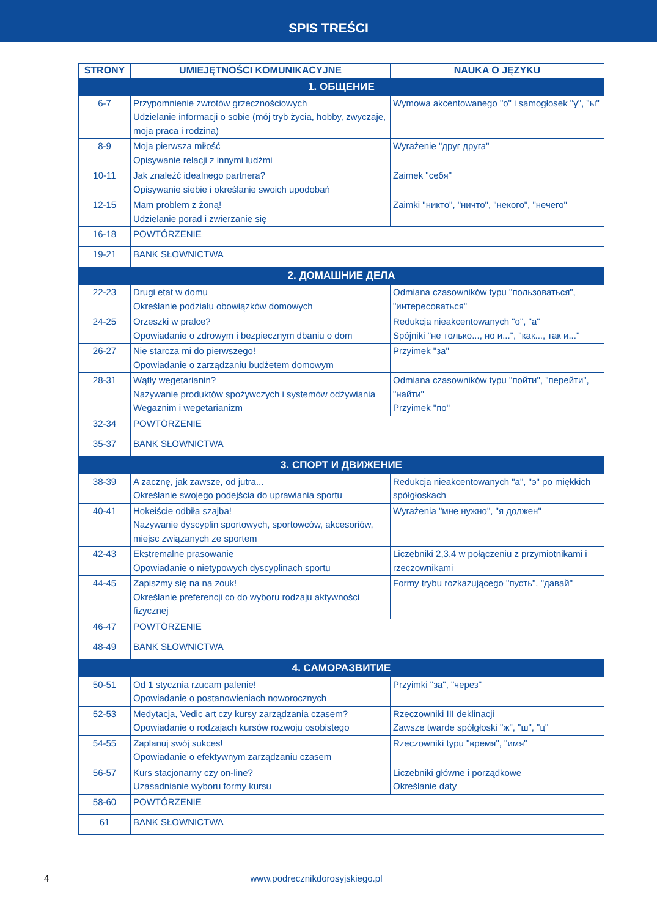SPIS TREŚCI
| STRONY | UMIEJĘTNOŚCI KOMUNIKACYJNE | NAUKA O JĘZYKU |
| --- | --- | --- |
| 1. ОБЩЕНИЕ | | |
| 6-7 | Przypomnienie zwrotów grzecznościowych Udzielanie informacji o sobie (mój tryb życia, hobby, zwyczaje, moja praca i rodzina) | Wymowa akcentowanego "о" i samogłosek "у", "ы" |
| 8-9 | Moja pierwsza miłość Opisywanie relacji z innymi ludźmi | Wyrażenie "друг друга" |
| 10-11 | Jak znaleźć idealnego partnera? Opisywanie siebie i określanie swoich upodobań | Zaimek "себя" |
| 12-15 | Mam problem z żoną! Udzielanie porad i zwierzanie się | Zaimki "никто", "ничто", "некого", "нечего" |
| 16-18 | POWTÓRZENIE | |
| 19-21 | BANK SŁOWNICTWA | |
| 2. ДОМАШНИЕ ДЕЛА | | |
| 22-23 | Drugi etat w domu Określanie podziału obowiązków domowych | Odmiana czasowników typu "пользоваться", "интересоваться" |
| 24-25 | Orzeszki w pralce? Opowiadanie o zdrowym i bezpiecznym dbaniu o dom | Redukcja nieakcentowanych "о", "а" Spójniki "не только..., но и...", "как..., так и..." |
| 26-27 | Nie starcza mi do pierwszego! Opowiadanie o zarządzaniu budżetem domowym | Przyimek "за" |
| 28-31 | Wątły wegetarianin? Nazywanie produktów spożywczych i systemów odżywiania Wegaznim i wegetarianizm | Odmiana czasowników typu "пойти", "перейти", "найти" Przyimek "по" |
| 32-34 | POWTÓRZENIE | |
| 35-37 | BANK SŁOWNICTWA | |
| 3. СПОРТ И ДВИЖЕНИЕ | | |
| 38-39 | A zacznę, jak zawsze, od jutra... Określanie swojego podejścia do uprawiania sportu | Redukcja nieakcentowanych "а", "э" po miękkich spółgłoskach |
| 40-41 | Hokeiście odbiła szajba! Nazywanie dyscyplin sportowych, sportowców, akcesoriów, miejsc związanych ze sportem | Wyrażenia "мне нужно", "я должен" |
| 42-43 | Ekstremalne prasowanie Opowiadanie o nietypowych dyscyplinach sportu | Liczebniki 2,3,4 w połączeniu z przymiotnikami i rzeczownikami |
| 44-45 | Zapiszmy się na na zouk! Określanie preferencji co do wyboru rodzaju aktywności fizycznej | Formy trybu rozkazującego "пусть", "давай" |
| 46-47 | POWTÓRZENIE | |
| 48-49 | BANK SŁOWNICTWA | |
| 4. САМОРАЗВИТИЕ | | |
| 50-51 | Od 1 stycznia rzucam palenie! Opowiadanie o postanowieniach noworocznych | Przyimki "за", "через" |
| 52-53 | Medytacja, Vedic art czy kursy zarządzania czasem? Opowiadanie o rodzajach kursów rozwoju osobistego | Rzeczowniki III deklinacji Zawsze twarde spółgłoski "ж", "ш", "ц" |
| 54-55 | Zaplanuj swój sukces! Opowiadanie o efektywnym zarządzaniu czasem | Rzeczowniki typu "время", "имя" |
| 56-57 | Kurs stacjonarny czy on-line? Uzasadnianie wyboru formy kursu | Liczebniki główne i porządkowe Określanie daty |
| 58-60 | POWTÓRZENIE | |
| 61 | BANK SŁOWNICTWA | |
4
www.podrecznikdorosyjskiego.pl